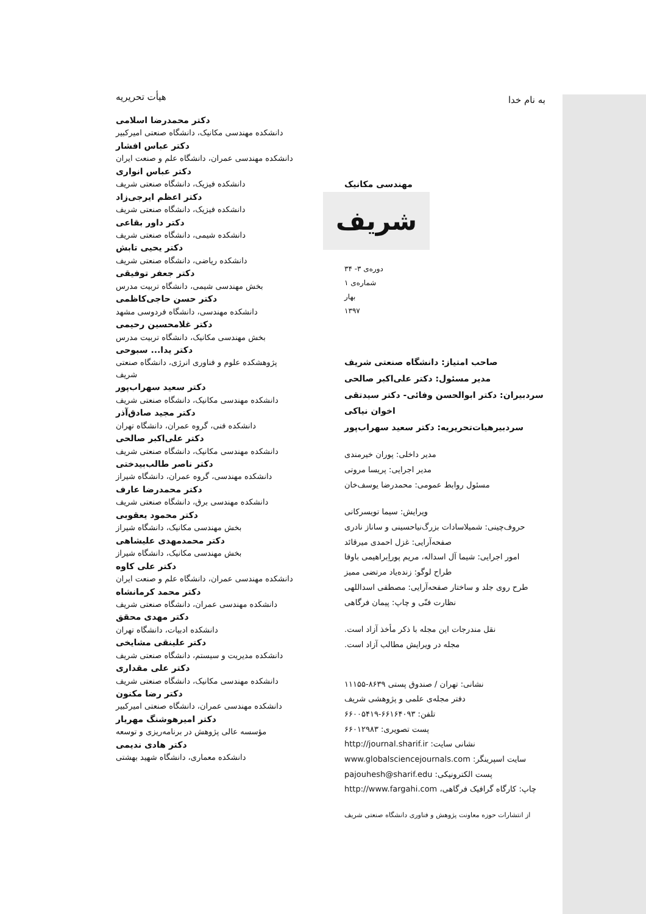به نام خدا
مهندسی مکانیک
شریف
دوره‌ی ۳- ۳۴
شماره‌ی ۱
بهار
۱۳۹۷
صاحب امتیاز: دانشگاه صنعتی شریف
مدیر مسئول: دکتر علی‌اکبر صالحی
سردبیران: دکتر ابوالحسن وفائی- دکتر سیدتقی اخوان نیاکی
سردبیرهیات‌تحریریه: دکتر سعید سهراب‌پور
مدیر داخلی: پوران خیرمندی
مدیر اجرایی: پریسا مروتی
مسئول روابط عمومی: محمدرضا یوسف‌خان
ویرایش: سیما تویسرکانی
حروف‌چینی: شمیلاسادات بزرگ‌نیاحسینی و ساناز نادری
صفحه‌آرایی: غزل احمدی میرقائد
امور اجرایی: شیما آل اسداله، مریم پوراِبراهیمی باوفا
طراح لوگو: زنده‌یاد مرتضی ممیز
طرح روی جلد و ساختار صفحه‌آرایی: مصطفی اسداللهی
نظارت فنّی و چاپ: پیمان فرگاهی
نقل مندرجات این مجله با ذکر مأخذ آزاد است.
مجله در ویرایش مطالب آزاد است.
نشانی: تهران / صندوق پستی ۸۶۳۹-۱۱۱۵۵
دفتر مجله‌ی علمی و پژوهشی شریف
تلفن: ۶۶۱۶۴۰۹۳-۶۶۰۰۵۴۱۹
پست تصویری: ۶۶۰۱۲۹۸۳
نشانی سایت: http://journal.sharif.ir
سایت اسپرینگر: www.globalsciencejournals.com
پست الکترونیکی: pajouhesh@sharif.edu
چاپ: کارگاه گرافیک فرگاهی، http://www.fargahi.com
از انتشارات حوزه معاونت پژوهش و فناوری دانشگاه صنعتی شریف
هیأت تحریریه
دکتر محمدرضا اسلامی
دانشکده مهندسی مکانیک، دانشگاه صنعتی امیرکبیر
دکتر عباس افشار
دانشکده مهندسی عمران، دانشگاه علم و صنعت ایران
دکتر عباس انواری
دانشکده فیزیک، دانشگاه صنعتی شریف
دکتر اعظم ایرجی‌زاد
دانشکده فیزیک، دانشگاه صنعتی شریف
دکتر داور بقاعی
دانشکده شیمی، دانشگاه صنعتی شریف
دکتر یحیی تابش
دانشکده ریاضی، دانشگاه صنعتی شریف
دکتر جعفر توفیقی
بخش مهندسی شیمی، دانشگاه تربیت مدرس
دکتر حسن حاجی‌کاظمی
دانشکده مهندسی، دانشگاه فردوسی مشهد
دکتر غلامحسین رحیمی
بخش مهندسی مکانیک، دانشگاه تربیت مدرس
دکتر یدا... سبوحی
پژوهشکده علوم و فناوری انرژی، دانشگاه صنعتی شریف
دکتر سعید سهراب‌پور
دانشکده مهندسی مکانیک، دانشگاه صنعتی شریف
دکتر مجید صادق‌آذر
دانشکده فنی، گروه عمران، دانشگاه تهران
دکتر علی‌اکبر صالحی
دانشکده مهندسی مکانیک، دانشگاه صنعتی شریف
دکتر ناصر طالب‌بیدختی
دانشکده مهندسی، گروه عمران، دانشگاه شیراز
دکتر محمدرضا عارف
دانشکده مهندسی برق، دانشگاه صنعتی شریف
دکتر محمود یعقوبی
بخش مهندسی مکانیک، دانشگاه شیراز
دکتر محمدمهدی علیشاهی
بخش مهندسی مکانیک، دانشگاه شیراز
دکتر علی کاوه
دانشکده مهندسی عمران، دانشگاه علم و صنعت ایران
دکتر محمد کرمانشاه
دانشکده مهندسی عمران، دانشگاه صنعتی شریف
دکتر مهدی محقق
دانشکده ادبیات، دانشگاه تهران
دکتر علینقی مشایخی
دانشکده مدیریت و سیستم، دانشگاه صنعتی شریف
دکتر علی مقداری
دانشکده مهندسی مکانیک، دانشگاه صنعتی شریف
دکتر رضا مکنون
دانشکده مهندسی عمران، دانشگاه صنعتی امیرکبیر
دکتر امیرهوشنگ مهریار
مؤسسه عالی پژوهش در برنامه‌ریزی و توسعه
دکتر هادی ندیمی
دانشکده معماری، دانشگاه شهید بهشتی